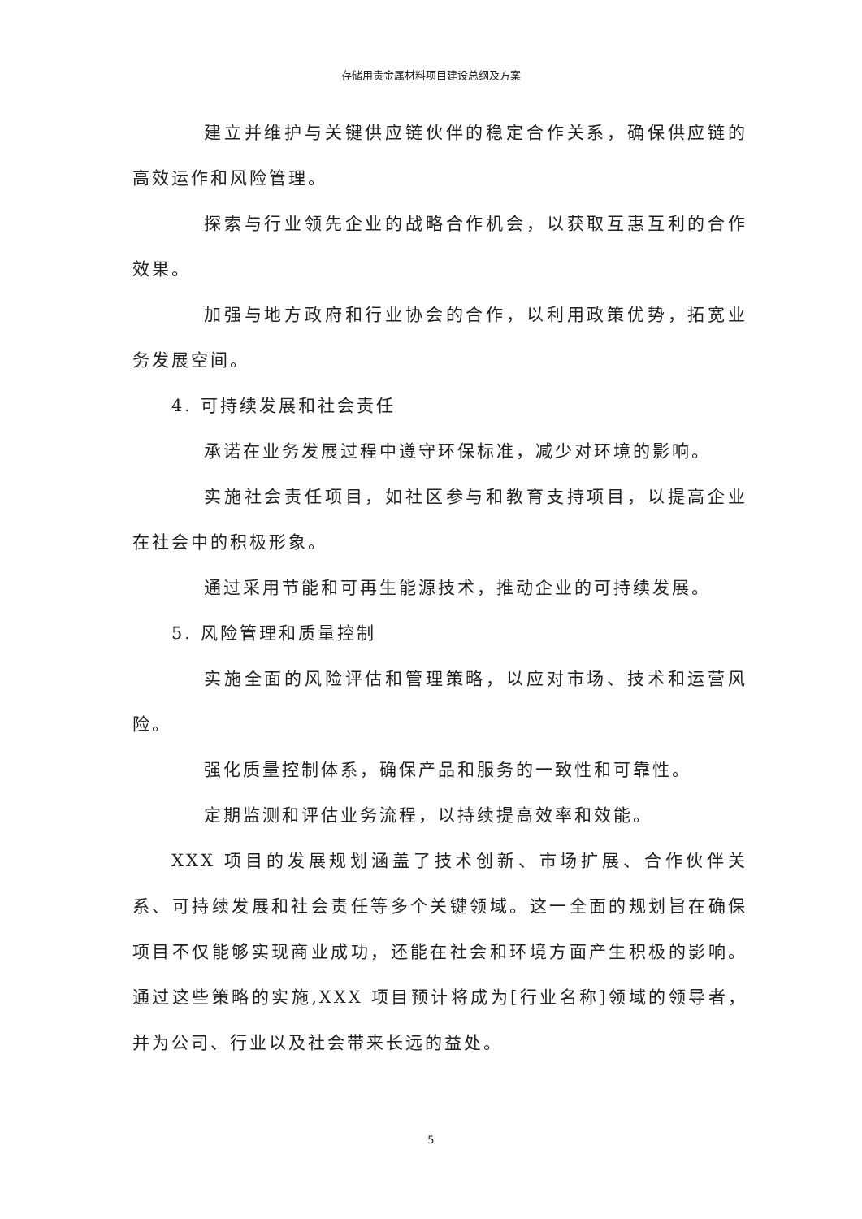存储用贵金属材料项目建设总纲及方案
建立并维护与关键供应链伙伴的稳定合作关系，确保供应链的高效运作和风险管理。
探索与行业领先企业的战略合作机会，以获取互惠互利的合作效果。
加强与地方政府和行业协会的合作，以利用政策优势，拓宽业务发展空间。
4. 可持续发展和社会责任
承诺在业务发展过程中遵守环保标准，减少对环境的影响。
实施社会责任项目，如社区参与和教育支持项目，以提高企业在社会中的积极形象。
通过采用节能和可再生能源技术，推动企业的可持续发展。
5. 风险管理和质量控制
实施全面的风险评估和管理策略，以应对市场、技术和运营风险。
强化质量控制体系，确保产品和服务的一致性和可靠性。
定期监测和评估业务流程，以持续提高效率和效能。
XXX 项目的发展规划涵盖了技术创新、市场扩展、合作伙伴关系、可持续发展和社会责任等多个关键领域。这一全面的规划旨在确保项目不仅能够实现商业成功，还能在社会和环境方面产生积极的影响。通过这些策略的实施,XXX 项目预计将成为[行业名称]领域的领导者，并为公司、行业以及社会带来长远的益处。
5